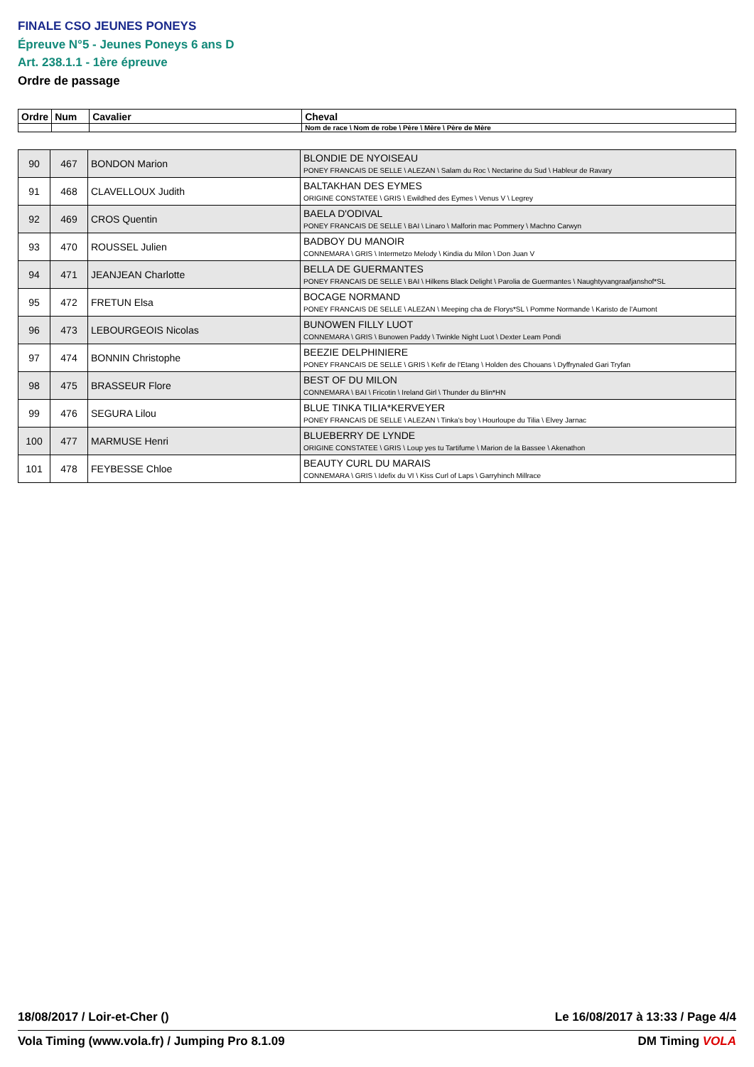FINALE CSO JEUNES PONEYS
Épreuve N°5 - Jeunes Poneys 6 ans D
Art. 238.1.1 - 1ère épreuve
Ordre de passage
| Ordre | Num | Cavalier | Cheval |
| --- | --- | --- | --- |
| | | | Nom de race \ Nom de robe \ Père \ Mère \ Père de Mère |
| 90 | 467 | BONDON Marion | BLONDIE DE NYOISEAU PONEY FRANCAIS DE SELLE \ ALEZAN \ Salam du Roc \ Nectarine du Sud \ Hableur de Ravary |
| 91 | 468 | CLAVELLOUX Judith | BALTAKHAN DES EYMES ORIGINE CONSTATEE \ GRIS \ Ewildhed des Eymes \ Venus V \ Legrey |
| 92 | 469 | CROS Quentin | BAELA D'ODIVAL PONEY FRANCAIS DE SELLE \ BAI \ Linaro \ Malforin mac Pommery \ Machno Carwyn |
| 93 | 470 | ROUSSEL Julien | BADBOY DU MANOIR CONNEMARA \ GRIS \ Intermetzo Melody \ Kindia du Milon \ Don Juan V |
| 94 | 471 | JEANJEAN Charlotte | BELLA DE GUERMANTES PONEY FRANCAIS DE SELLE \ BAI \ Hilkens Black Delight \ Parolia de Guermantes \ Naughtyvangraafjanshof*SL |
| 95 | 472 | FRETUN Elsa | BOCAGE NORMAND PONEY FRANCAIS DE SELLE \ ALEZAN \ Meeping cha de Florys*SL \ Pomme Normande \ Karisto de l'Aumont |
| 96 | 473 | LEBOURGEOIS Nicolas | BUNOWEN FILLY LUOT CONNEMARA \ GRIS \ Bunowen Paddy \ Twinkle Night Luot \ Dexter Leam Pondi |
| 97 | 474 | BONNIN Christophe | BEEZIE DELPHINIERE PONEY FRANCAIS DE SELLE \ GRIS \ Kefir de l'Etang \ Holden des Chouans \ Dyffrynaled Gari Tryfan |
| 98 | 475 | BRASSEUR Flore | BEST OF DU MILON CONNEMARA \ BAI \ Fricotin \ Ireland Girl \ Thunder du Blin*HN |
| 99 | 476 | SEGURA Lilou | BLUE TINKA TILIA*KERVEYER PONEY FRANCAIS DE SELLE \ ALEZAN \ Tinka's boy \ Hourloupe du Tilia \ Elvey Jarnac |
| 100 | 477 | MARMUSE Henri | BLUEBERRY DE LYNDE ORIGINE CONSTATEE \ GRIS \ Loup yes tu Tartifume \ Marion de la Bassee \ Akenathon |
| 101 | 478 | FEYBESSE Chloe | BEAUTY CURL DU MARAIS CONNEMARA \ GRIS \ Idefix du VI \ Kiss Curl of Laps \ Garryhinch Millrace |
18/08/2017 / Loir-et-Cher () Le 16/08/2017 à 13:33 / Page 4/4
Vola Timing (www.vola.fr) / Jumping Pro 8.1.09 DM Timing VOLA